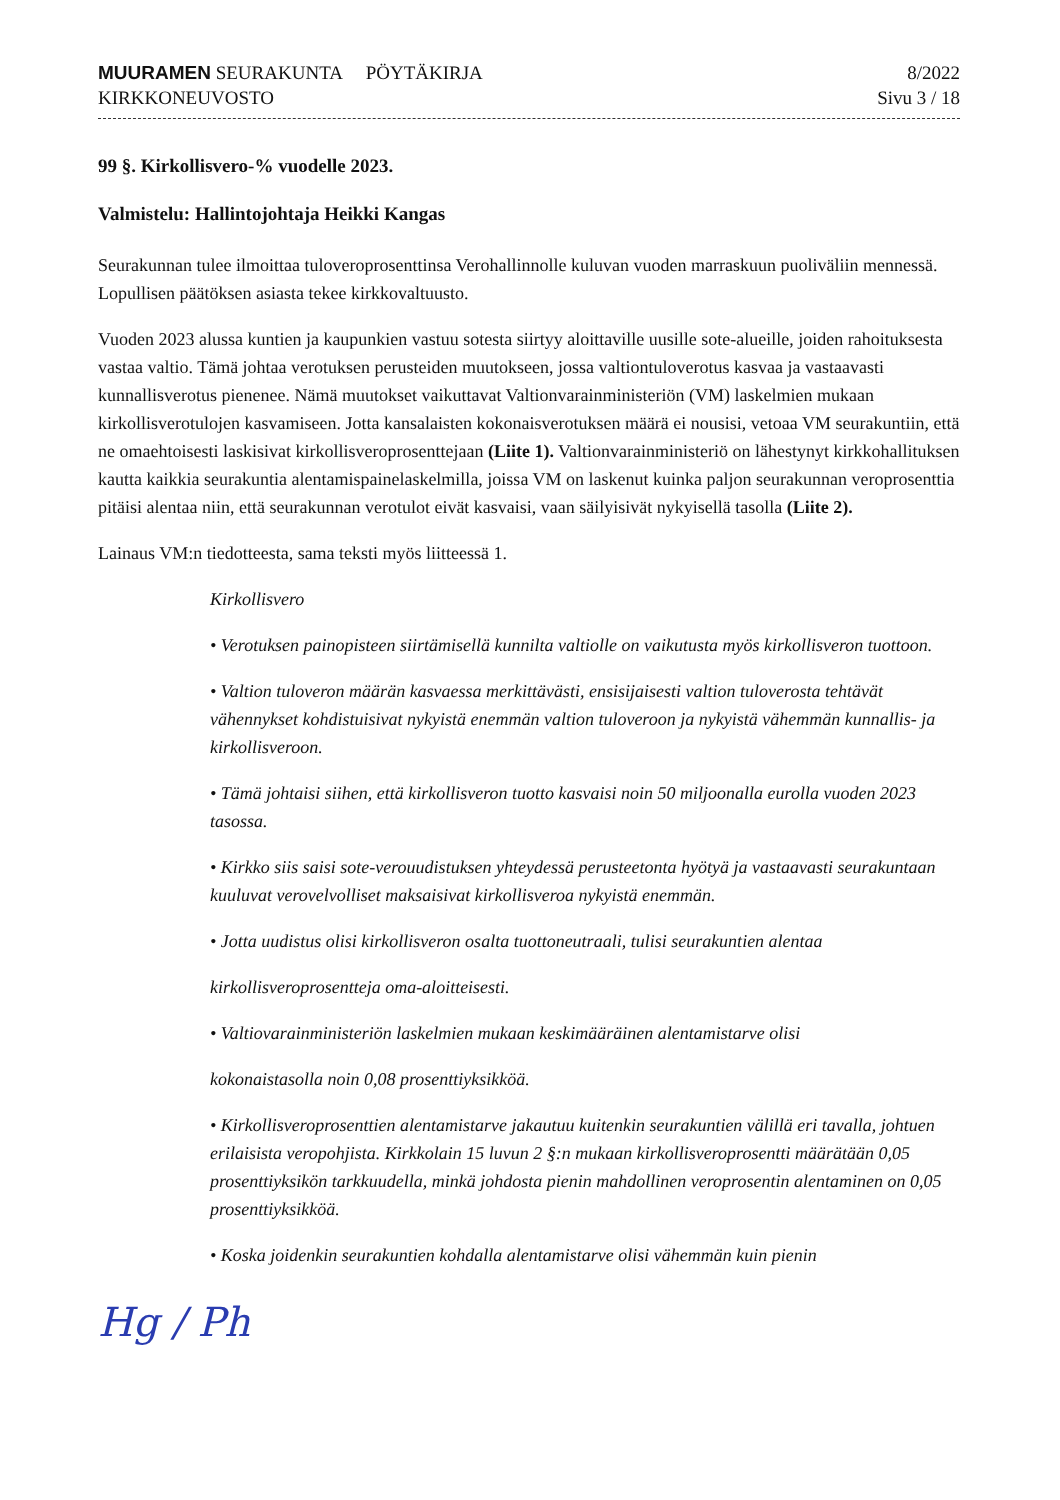MUURAMEN SEURAKUNTA PÖYTÄKIRJA
KIRKKONEUVOSTO
8/2022
Sivu 3 / 18
99 §. Kirkollisvero-% vuodelle 2023.
Valmistelu: Hallintojohtaja Heikki Kangas
Seurakunnan tulee ilmoittaa tuloveroprosenttinsa Verohallinnolle kuluvan vuoden marraskuun puoliväliin mennessä. Lopullisen päätöksen asiasta tekee kirkkovaltuusto.
Vuoden 2023 alussa kuntien ja kaupunkien vastuu sotesta siirtyy aloittaville uusille sote-alueille, joiden rahoituksesta vastaa valtio. Tämä johtaa verotuksen perusteiden muutokseen, jossa valtiontuloverotus kasvaa ja vastaavasti kunnallisverotus pienenee. Nämä muutokset vaikuttavat Valtionvarainministeriön (VM) laskelmien mukaan kirkollisverotulojen kasvamiseen. Jotta kansalaisten kokonaisverotuksen määrä ei nousisi, vetoaa VM seurakuntiin, että ne omaehtoisesti laskisivat kirkollisveroprosenttejaan (Liite 1). Valtionvarainministeriö on lähestynyt kirkkohallituksen kautta kaikkia seurakuntia alentamispainelaskelmilla, joissa VM on laskenut kuinka paljon seurakunnan veroprosenttia pitäisi alentaa niin, että seurakunnan verotulot eivät kasvaisi, vaan säilyisivät nykyisellä tasolla (Liite 2).
Lainaus VM:n tiedotteesta, sama teksti myös liitteessä 1.
Kirkollisvero
• Verotuksen painopisteen siirtämisellä kunnilta valtiolle on vaikutusta myös kirkollisveron tuottoon.
• Valtion tuloveron määrän kasvaessa merkittävästi, ensisijaisesti valtion tuloverosta tehtävät vähennykset kohdistuisivat nykyistä enemmän valtion tuloveroon ja nykyistä vähemmän kunnallis- ja kirkollisveroon.
• Tämä johtaisi siihen, että kirkollisveron tuotto kasvaisi noin 50 miljoonalla eurolla vuoden 2023 tasossa.
• Kirkko siis saisi sote-verouudistuksen yhteydessä perusteetonta hyötyä ja vastaavasti seurakuntaan kuuluvat verovelvolliset maksaisivat kirkollisveroa nykyistä enemmän.
• Jotta uudistus olisi kirkollisveron osalta tuottoneutraali, tulisi seurakuntien alentaa
kirkollisveroprosentteja oma-aloitteisesti.
• Valtiovarainministeriön laskelmien mukaan keskimääräinen alentamistarve olisi
kokonaistasolla noin 0,08 prosenttiyksikköä.
• Kirkollisveroprosenttien alentamistarve jakautuu kuitenkin seurakuntien välillä eri tavalla, johtuen erilaisista veropohjista. Kirkkolain 15 luvun 2 §:n mukaan kirkollisveroprosentti määrätään 0,05 prosenttiyksikön tarkkuudella, minkä johdosta pienin mahdollinen veroprosentin alentaminen on 0,05 prosenttiyksikköä.
• Koska joidenkin seurakuntien kohdalla alentamistarve olisi vähemmän kuin pienin
Hg / Ph